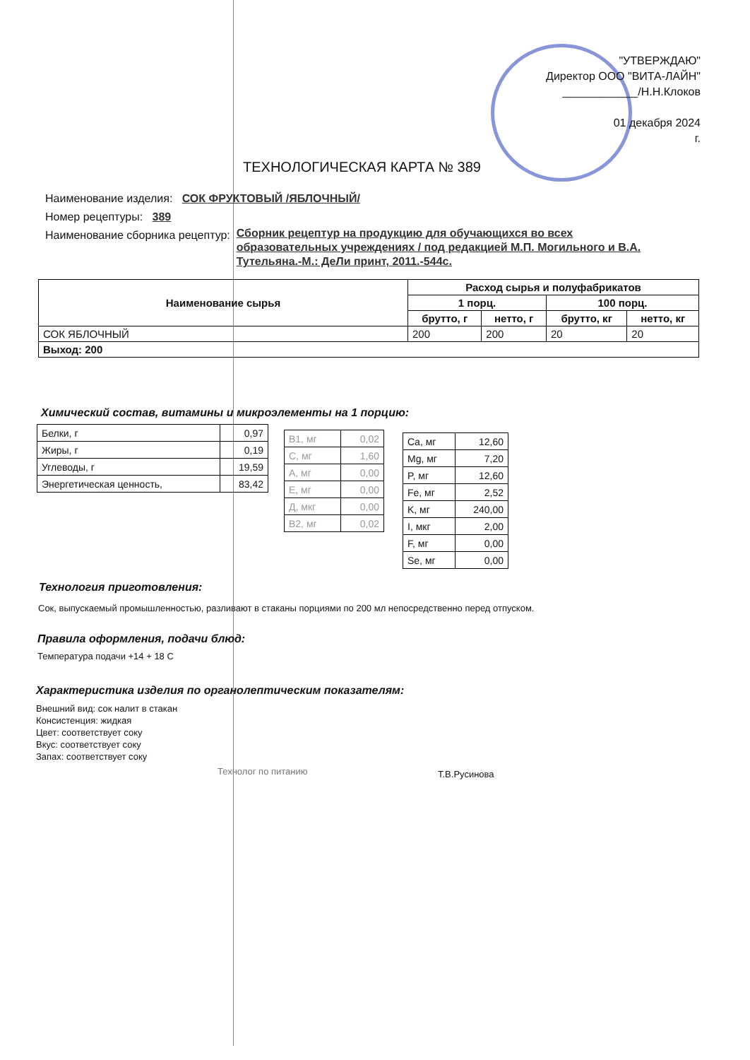"УТВЕРЖДАЮ"
Директор ООО "ВИТА-ЛАЙН"
____________/Н.Н.Клоков
01 декабря 2024
г.
ТЕХНОЛОГИЧЕСКАЯ КАРТА № 389
Наименование изделия: СОК ФРУКТОВЫЙ /ЯБЛОЧНЫЙ/
Номер рецептуры: 389
Наименование сборника рецептур: Сборник рецептур на продукцию для обучающихся во всех образовательных учреждениях / под редакцией М.П. Могильного и В.А. Тутельяна.-М.: ДеЛи принт, 2011.-544с.
| Наименование сырья | Расход сырья и полуфабрикатов | | | |
| --- | --- | --- | --- | --- |
| | 1 порц. | | 100 порц. | |
| | брутто, г | нетто, г | брутто, кг | нетто, кг |
| СОК ЯБЛОЧНЫЙ | 200 | 200 | 20 | 20 |
| Выход: 200 | | | | |
Химический состав, витамины и микроэлементы на 1 порцию:
| Белки, г | 0,97 |
| Жиры, г | 0,19 |
| Углеводы, г | 19,59 |
| Энергетическая ценность, | 83,42 |
| B1, мг | 0,02 |
| C, мг | 1,60 |
| A, мг | 0,00 |
| E, мг | 0,00 |
| Д, мкг | 0,00 |
| B2, мг | 0,02 |
| Ca, мг | 12,60 |
| Mg, мг | 7,20 |
| P, мг | 12,60 |
| Fe, мг | 2,52 |
| K, мг | 240,00 |
| I, мкг | 2,00 |
| F, мг | 0,00 |
| Se, мг | 0,00 |
Технология приготовления:
Сок, выпускаемый промышленностью, разливают в стаканы порциями по 200 мл непосредственно перед отпуском.
Правила оформления, подачи блюд:
Температура подачи +14 + 18 С
Характеристика изделия по органолептическим показателям:
Внешний вид: сок налит в стакан
Консистенция: жидкая
Цвет: соответствует соку
Вкус: соответствует соку
Запах: соответствует соку
Технолог по питанию Т.В.Русинова